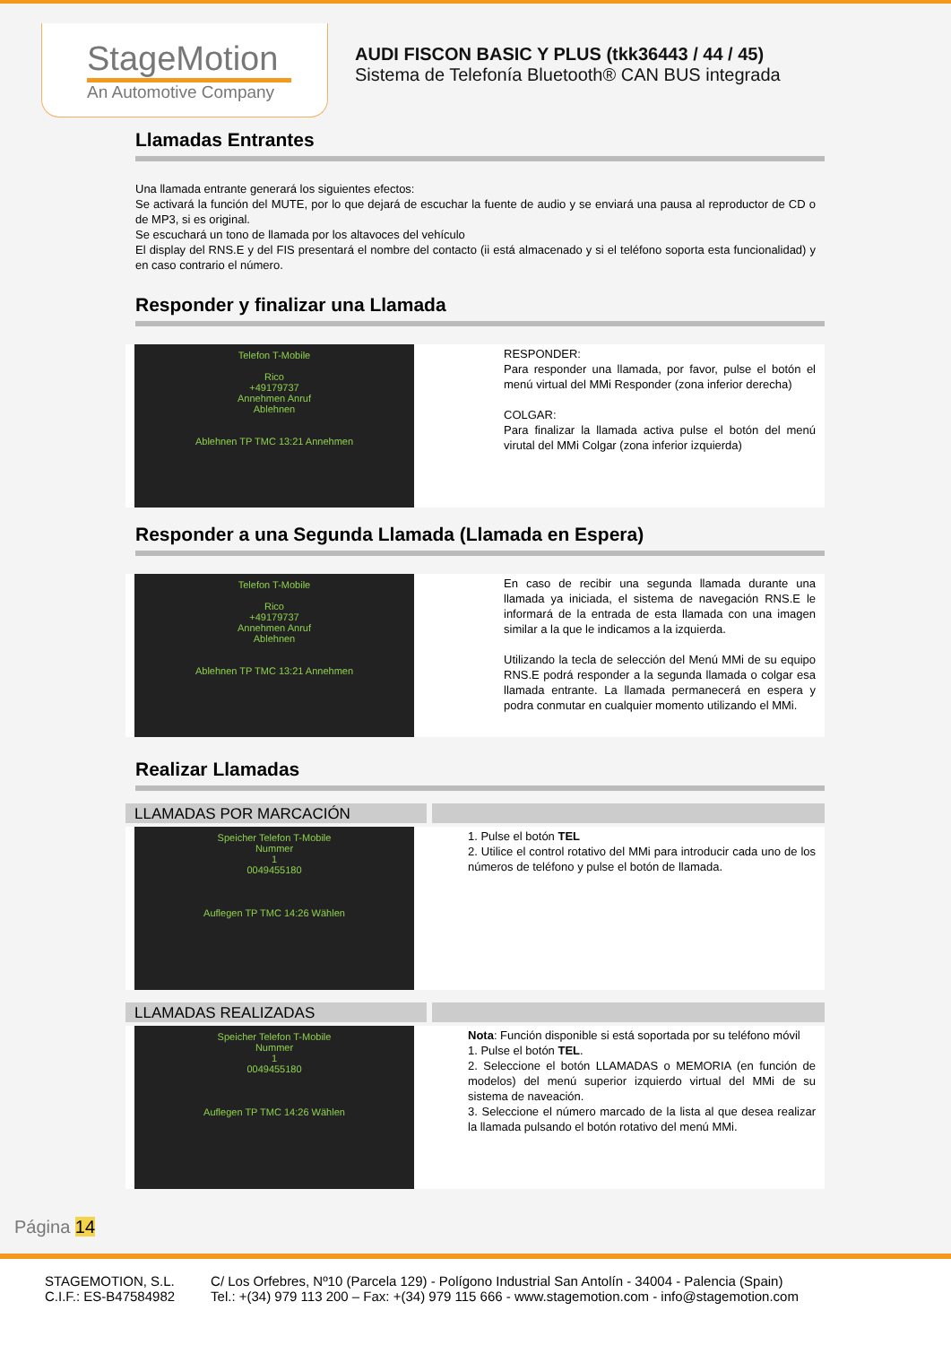StageMotion
An Automotive Company
AUDI FISCON BASIC Y PLUS (tkk36443 / 44 / 45)
Sistema de Telefonía Bluetooth® CAN BUS integrada
Llamadas Entrantes
Una llamada entrante generará los siguientes efectos:
Se activará la función del MUTE, por lo que dejará de escuchar la fuente de audio y se enviará una pausa al reproductor de CD o de MP3, si es original.
Se escuchará un tono de llamada por los altavoces del vehículo
El display del RNS.E y del FIS presentará el nombre del contacto (ii está almacenado y si el teléfono soporta esta funcionalidad) y en caso contrario el número.
Responder y finalizar una Llamada
Telefon T-Mobile
Rico
+49179737
Annehmen Anruf
Ablehnen
Ablehnen TP TMC 13:21 Annehmen
RESPONDER:
Para responder una llamada, por favor, pulse el botón el menú virtual del MMi Responder (zona inferior derecha)
COLGAR:
Para finalizar la llamada activa pulse el botón del menú virutal del MMi Colgar (zona inferior izquierda)
Responder a una Segunda Llamada (Llamada en Espera)
Telefon T-Mobile
Rico
+49179737
Annehmen Anruf
Ablehnen
Ablehnen TP TMC 13:21 Annehmen
En caso de recibir una segunda llamada durante una llamada ya iniciada, el sistema de navegación RNS.E le informará de la entrada de esta llamada con una imagen similar a la que le indicamos a la izquierda.
Utilizando la tecla de selección del Menú MMi de su equipo RNS.E podrá responder a la segunda llamada o colgar esa llamada entrante. La llamada permanecerá en espera y podra conmutar en cualquier momento utilizando el MMi.
Realizar Llamadas
LLAMADAS POR MARCACIÓN
Speicher Telefon T-Mobile
Nummer
1
0049455180
Auflegen TP TMC 14:26 Wählen
1. Pulse el botón TEL
2. Utilice el control rotativo del MMi para introducir cada uno de los números de teléfono y pulse el botón de llamada.
LLAMADAS REALIZADAS
Speicher Telefon T-Mobile
Nummer
1
0049455180
Auflegen TP TMC 14:26 Wählen
Nota: Función disponible si está soportada por su teléfono móvil
1. Pulse el botón TEL.
2. Seleccione el botón LLAMADAS o MEMORIA (en función de modelos) del menú superior izquierdo virtual del MMi de su sistema de naveación.
3. Seleccione el número marcado de la lista al que desea realizar la llamada pulsando el botón rotativo del menú MMi.
Página 14
STAGEMOTION, S.L.
C.I.F.: ES-B47584982
C/ Los Orfebres, Nº10 (Parcela 129) - Polígono Industrial San Antolín - 34004 - Palencia (Spain)
Tel.: +(34) 979 113 200 – Fax: +(34) 979 115 666 - www.stagemotion.com - info@stagemotion.com